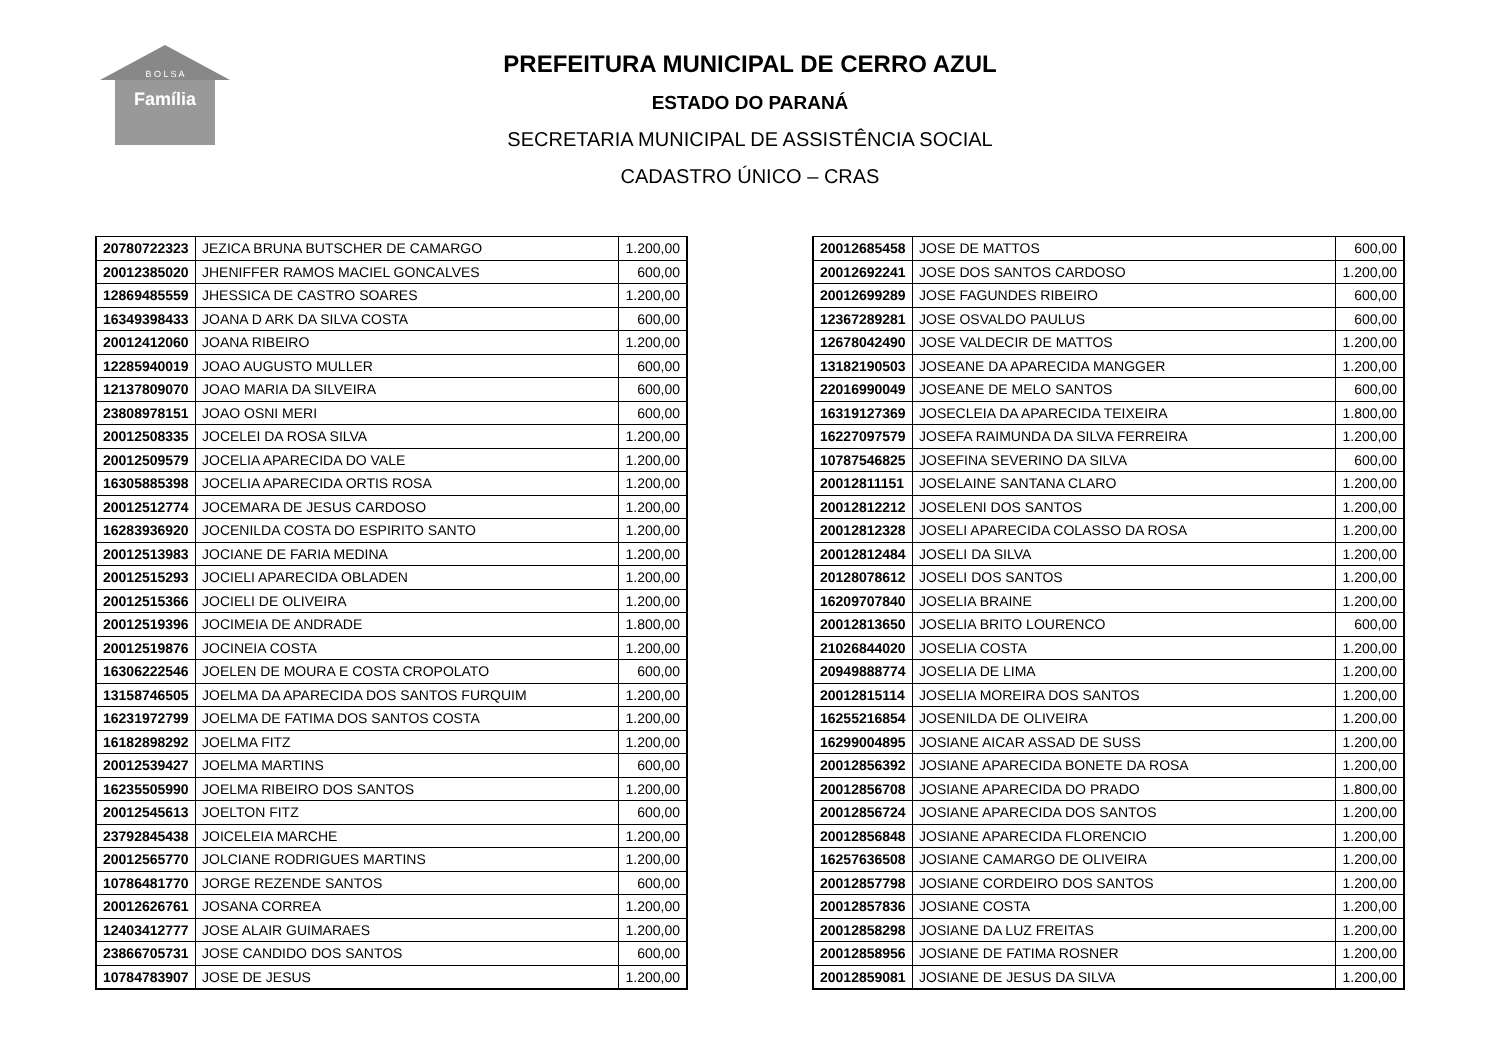Família
B O L S A
PREFEITURA MUNICIPAL DE CERRO AZUL
ESTADO DO PARANÁ
SECRETARIA MUNICIPAL DE ASSISTÊNCIA SOCIAL
CADASTRO ÚNICO – CRAS
| 20780722323 | JEZICA BRUNA BUTSCHER DE CAMARGO | 1.200,00 |
| 20012385020 | JHENIFFER RAMOS MACIEL GONCALVES | 600,00 |
| 12869485559 | JHESSICA DE CASTRO SOARES | 1.200,00 |
| 16349398433 | JOANA D ARK DA SILVA COSTA | 600,00 |
| 20012412060 | JOANA RIBEIRO | 1.200,00 |
| 12285940019 | JOAO AUGUSTO MULLER | 600,00 |
| 12137809070 | JOAO MARIA DA SILVEIRA | 600,00 |
| 23808978151 | JOAO OSNI MERI | 600,00 |
| 20012508335 | JOCELEI DA ROSA SILVA | 1.200,00 |
| 20012509579 | JOCELIA APARECIDA DO VALE | 1.200,00 |
| 16305885398 | JOCELIA APARECIDA ORTIS ROSA | 1.200,00 |
| 20012512774 | JOCEMARA DE JESUS CARDOSO | 1.200,00 |
| 16283936920 | JOCENILDA COSTA DO ESPIRITO SANTO | 1.200,00 |
| 20012513983 | JOCIANE DE FARIA MEDINA | 1.200,00 |
| 20012515293 | JOCIELI APARECIDA OBLADEN | 1.200,00 |
| 20012515366 | JOCIELI DE OLIVEIRA | 1.200,00 |
| 20012519396 | JOCIMEIA DE ANDRADE | 1.800,00 |
| 20012519876 | JOCINEIA COSTA | 1.200,00 |
| 16306222546 | JOELEN DE MOURA E COSTA CROPOLATO | 600,00 |
| 13158746505 | JOELMA DA APARECIDA DOS SANTOS FURQUIM | 1.200,00 |
| 16231972799 | JOELMA DE FATIMA DOS SANTOS COSTA | 1.200,00 |
| 16182898292 | JOELMA FITZ | 1.200,00 |
| 20012539427 | JOELMA MARTINS | 600,00 |
| 16235505990 | JOELMA RIBEIRO DOS SANTOS | 1.200,00 |
| 20012545613 | JOELTON FITZ | 600,00 |
| 23792845438 | JOICELEIA MARCHE | 1.200,00 |
| 20012565770 | JOLCIANE RODRIGUES MARTINS | 1.200,00 |
| 10786481770 | JORGE REZENDE SANTOS | 600,00 |
| 20012626761 | JOSANA CORREA | 1.200,00 |
| 12403412777 | JOSE ALAIR GUIMARAES | 1.200,00 |
| 23866705731 | JOSE CANDIDO DOS SANTOS | 600,00 |
| 10784783907 | JOSE DE JESUS | 1.200,00 |
| 20012685458 | JOSE DE MATTOS | 600,00 |
| 20012692241 | JOSE DOS SANTOS CARDOSO | 1.200,00 |
| 20012699289 | JOSE FAGUNDES RIBEIRO | 600,00 |
| 12367289281 | JOSE OSVALDO PAULUS | 600,00 |
| 12678042490 | JOSE VALDECIR DE MATTOS | 1.200,00 |
| 13182190503 | JOSEANE DA APARECIDA MANGGER | 1.200,00 |
| 22016990049 | JOSEANE DE MELO SANTOS | 600,00 |
| 16319127369 | JOSECLEIA DA APARECIDA TEIXEIRA | 1.800,00 |
| 16227097579 | JOSEFA RAIMUNDA DA SILVA FERREIRA | 1.200,00 |
| 10787546825 | JOSEFINA SEVERINO DA SILVA | 600,00 |
| 20012811151 | JOSELAINE SANTANA CLARO | 1.200,00 |
| 20012812212 | JOSELENI DOS SANTOS | 1.200,00 |
| 20012812328 | JOSELI APARECIDA COLASSO DA ROSA | 1.200,00 |
| 20012812484 | JOSELI DA SILVA | 1.200,00 |
| 20128078612 | JOSELI DOS SANTOS | 1.200,00 |
| 16209707840 | JOSELIA BRAINE | 1.200,00 |
| 20012813650 | JOSELIA BRITO LOURENCO | 600,00 |
| 21026844020 | JOSELIA COSTA | 1.200,00 |
| 20949888774 | JOSELIA DE LIMA | 1.200,00 |
| 20012815114 | JOSELIA MOREIRA DOS SANTOS | 1.200,00 |
| 16255216854 | JOSENILDA DE OLIVEIRA | 1.200,00 |
| 16299004895 | JOSIANE AICAR ASSAD DE SUSS | 1.200,00 |
| 20012856392 | JOSIANE APARECIDA BONETE DA ROSA | 1.200,00 |
| 20012856708 | JOSIANE APARECIDA DO PRADO | 1.800,00 |
| 20012856724 | JOSIANE APARECIDA DOS SANTOS | 1.200,00 |
| 20012856848 | JOSIANE APARECIDA FLORENCIO | 1.200,00 |
| 16257636508 | JOSIANE CAMARGO DE OLIVEIRA | 1.200,00 |
| 20012857798 | JOSIANE CORDEIRO DOS SANTOS | 1.200,00 |
| 20012857836 | JOSIANE COSTA | 1.200,00 |
| 20012858298 | JOSIANE DA LUZ FREITAS | 1.200,00 |
| 20012858956 | JOSIANE DE FATIMA ROSNER | 1.200,00 |
| 20012859081 | JOSIANE DE JESUS DA SILVA | 1.200,00 |